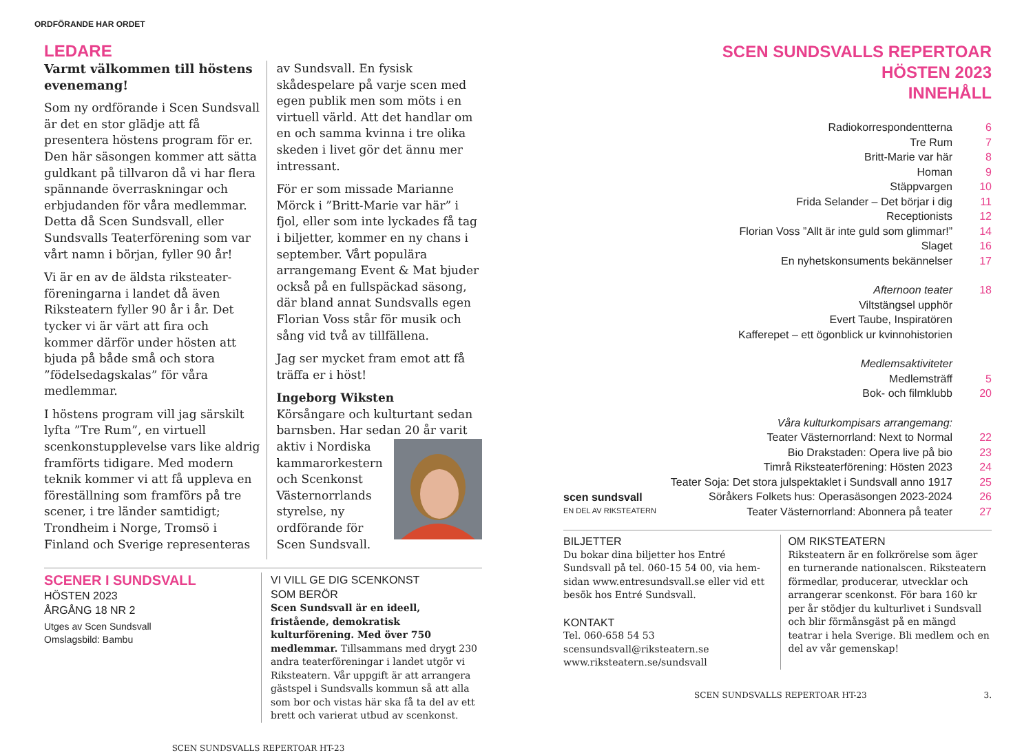ORDFÖRANDE HAR ORDET
LEDARE
Varmt välkommen till höstens evenemang!
Som ny ordförande i Scen Sundsvall är det en stor glädje att få presentera höstens program för er. Den här säsongen kommer att sätta guldkant på tillvaron då vi har flera spännande överraskningar och erbjudanden för våra medlemmar. Detta då Scen Sundsvall, eller Sundsvalls Teaterförening som var vårt namn i början, fyller 90 år!
Vi är en av de äldsta riksteater­föreningarna i landet då även Riksteatern fyller 90 år i år. Det tycker vi är värt att fira och kommer därför under hösten att bjuda på både små och stora ”födelsedagskalas” för våra medlemmar.
I höstens program vill jag särskilt lyfta ”Tre Rum”, en virtuell scenkonstupplevelse vars like aldrig framförts tidigare. Med modern teknik kommer vi att få uppleva en föreställning som framförs på tre scener, i tre länder samtidigt; Trondheim i Norge, Tromsö i Finland och Sverige representeras
av Sundsvall. En fysisk skådespelare på varje scen med egen publik men som möts i en virtuell värld. Att det handlar om en och samma kvinna i tre olika skeden i livet gör det ännu mer intressant.
För er som missade Marianne Mörck i ”Britt-Marie var här” i fjol, eller som inte lyckades få tag i biljetter, kommer en ny chans i september. Vårt populära arrangemang Event & Mat bjuder också på en fullspäckad säsong, där bland annat Sundsvalls egen Florian Voss står för musik och sång vid två av tillfällena.
Jag ser mycket fram emot att få träffa er i höst!
Ingeborg Wiksten
Körsångare och kulturtant sedan barnsben. Har sedan 20 år varit
aktiv i Nordiska kammarorkestern och Scenkonst Västernorrlands styrelse, ny ordförande för Scen Sundsvall.
SCENER I SUNDSVALL
HÖSTEN 2023
ÅRGÅNG 18 NR 2
Utges av Scen Sundsvall
Omslagsbild: Bambu
VI VILL GE DIG SCENKONST
SOM BERÖR
Scen Sundsvall är en ideell, fristående, demokratisk kulturförening. Med över 750 medlemmar. Tillsammans med drygt 230 andra teaterföreningar i landet utgör vi Riksteatern. Vår uppgift är att arrangera gästspel i Sundsvalls kommun så att alla som bor och vistas här ska få ta del av ett brett och varierat utbud av scenkonst.
SCEN SUNDSVALLS REPERTOAR HT-23
SCEN SUNDSVALLS REPERTOAR
HÖSTEN 2023
INNEHÅLL
Radiokorrespondentterna 6
Tre Rum 7
Britt-Marie var här 8
Homan 9
Stäppvargen 10
Frida Selander – Det börjar i dig 11
Receptionists 12
Florian Voss ”Allt är inte guld som glimmar!” 14
Slaget 16
En nyhetskonsuments bekännelser 17
Afternoon teater 18
Viltstängsel upphör
Evert Taube, Inspiratören
Kafferepet – ett ögonblick ur kvinnohistorien
Medlemsaktiviteter
Medlemsträff 5
Bok- och filmklubb 20
Våra kulturkompisars arrangemang:
Teater Västernorrland: Next to Normal 22
Bio Drakstaden: Opera live på bio 23
Timrå Riksteaterförening: Hösten 2023 24
Teater Soja: Det stora julspektaklet i Sundsvall anno 1917 25
Söråkers Folkets hus: Operasäsongen 2023-2024 26
Teater Västernorrland: Abonnera på teater 27
scen sundsvall
EN DEL AV RIKSTEATERN
BILJETTER
Du bokar dina biljetter hos Entré Sundsvall på tel. 060-15 54 00, via hem­sidan www.entresundsvall.se eller vid ett besök hos Entré Sundsvall.
KONTAKT
Tel. 060-658 54 53
scensundsvall@riksteatern.se
www.riksteatern.se/sundsvall
OM RIKSTEATERN
Riksteatern är en folkrörelse som äger en turnerande nationalscen. Riksteatern förmedlar, producerar, utvecklar och arrangerar scenkonst. För bara 160 kr per år stödjer du kulturlivet i Sundsvall och blir förmånsgäst på en mängd teatrar i hela Sverige. Bli medlem och en del av vår gemenskap!
SCEN SUNDSVALLS REPERTOAR HT-23 3.